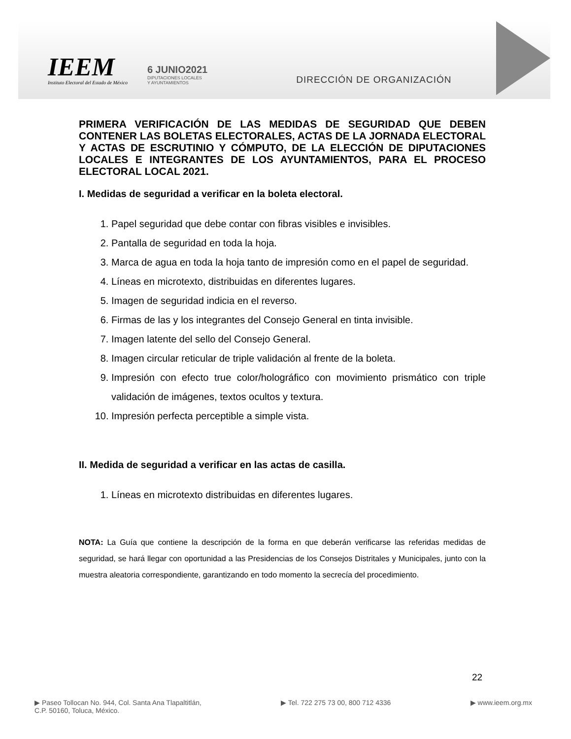IEEM
Instituto Electoral del Estado de México
6 JUNIO2021
DIPUTACIONES LOCALES
Y AYUNTAMIENTOS
DIRECCIÓN DE ORGANIZACIÓN
PRIMERA VERIFICACIÓN DE LAS MEDIDAS DE SEGURIDAD QUE DEBEN CONTENER LAS BOLETAS ELECTORALES, ACTAS DE LA JORNADA ELECTORAL Y ACTAS DE ESCRUTINIO Y CÓMPUTO, DE LA ELECCIÓN DE DIPUTACIONES LOCALES E INTEGRANTES DE LOS AYUNTAMIENTOS, PARA EL PROCESO ELECTORAL LOCAL 2021.
I. Medidas de seguridad a verificar en la boleta electoral.
1. Papel seguridad que debe contar con fibras visibles e invisibles.
2. Pantalla de seguridad en toda la hoja.
3. Marca de agua en toda la hoja tanto de impresión como en el papel de seguridad.
4. Líneas en microtexto, distribuidas en diferentes lugares.
5. Imagen de seguridad indicia en el reverso.
6. Firmas de las y los integrantes del Consejo General en tinta invisible.
7. Imagen latente del sello del Consejo General.
8. Imagen circular reticular de triple validación al frente de la boleta.
9. Impresión con efecto true color/holográfico con movimiento prismático con triple validación de imágenes, textos ocultos y textura.
10. Impresión perfecta perceptible a simple vista.
II. Medida de seguridad a verificar en las actas de casilla.
1. Líneas en microtexto distribuidas en diferentes lugares.
NOTA: La Guía que contiene la descripción de la forma en que deberán verificarse las referidas medidas de seguridad, se hará llegar con oportunidad a las Presidencias de los Consejos Distritales y Municipales, junto con la muestra aleatoria correspondiente, garantizando en todo momento la secrecía del procedimiento.
22
▶ Paseo Tollocan No. 944, Col. Santa Ana Tlapaltitlán,
C.P. 50160, Toluca, México.
▶ Tel. 722 275 73 00, 800 712 4336
▶ www.ieem.org.mx